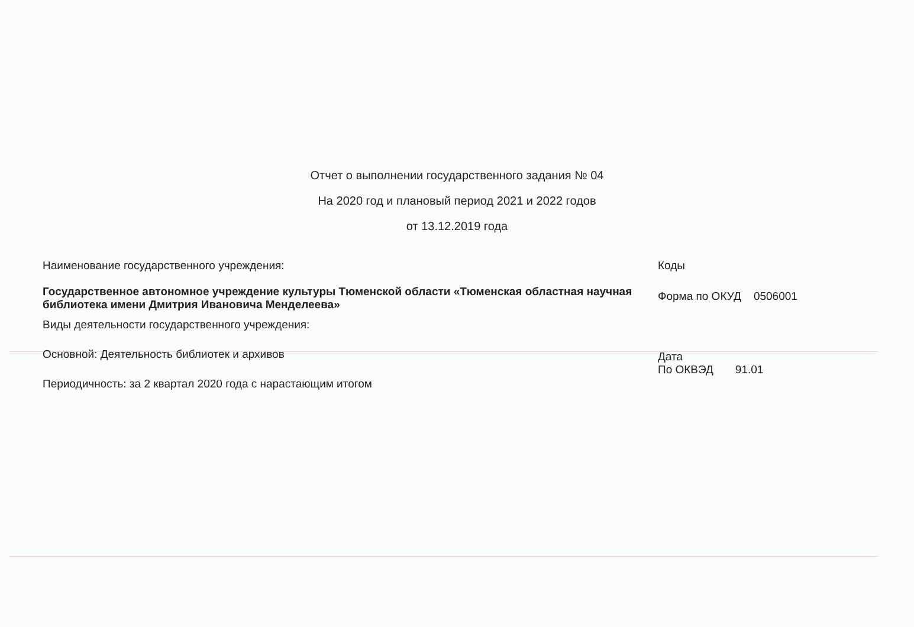Отчет о выполнении государственного задания № 04
На 2020 год и плановый период 2021 и 2022 годов
от 13.12.2019 года
Наименование государственного учреждения:
Государственное автономное учреждение культуры Тюменской области «Тюменская областная научная библиотека имени Дмитрия Ивановича Менделеева»
Виды деятельности государственного учреждения:
Основной: Деятельность библиотек и архивов
Периодичность: за 2 квартал 2020 года с нарастающим итогом
Коды
Форма по ОКУД 0506001
Дата
По ОКВЭД 91.01